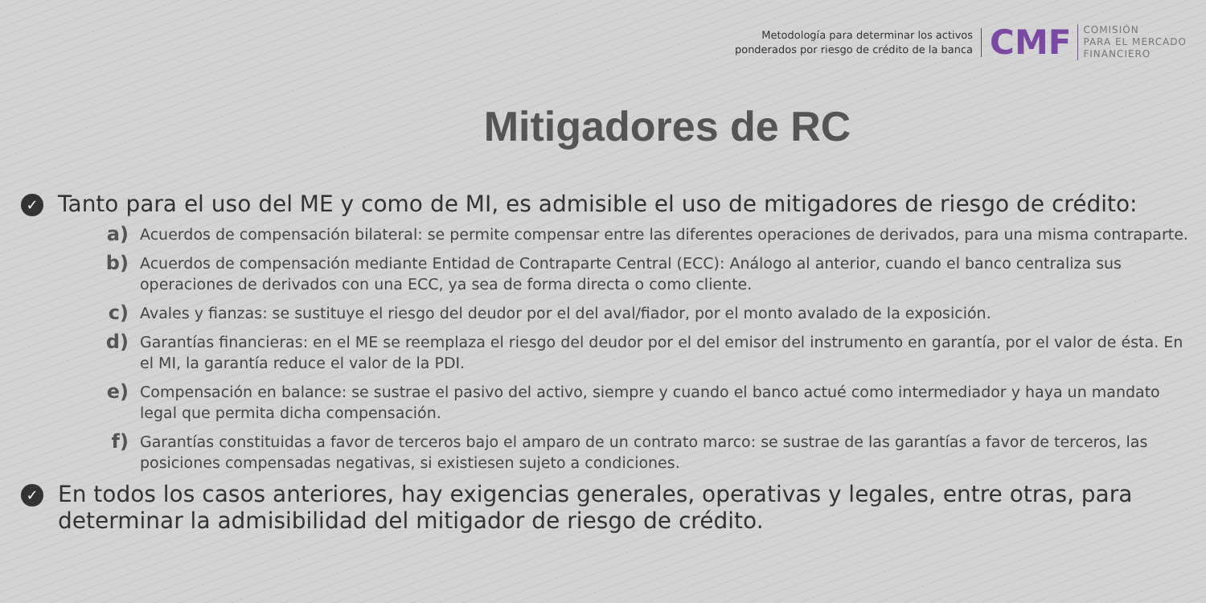Metodología para determinar los activos
ponderados por riesgo de crédito de la banca
CMF
COMISIÓN
PARA EL MERCADO
FINANCIERO
Mitigadores de RC
✓
Tanto para el uso del ME y como de MI, es admisible el uso de mitigadores de riesgo de crédito:
a) Acuerdos de compensación bilateral: se permite compensar entre las diferentes operaciones de derivados, para una misma contraparte.
b) Acuerdos de compensación mediante Entidad de Contraparte Central (ECC): Análogo al anterior, cuando el banco centraliza sus operaciones de derivados con una ECC, ya sea de forma directa o como cliente.
c) Avales y fianzas: se sustituye el riesgo del deudor por el del aval/fiador, por el monto avalado de la exposición.
d) Garantías financieras: en el ME se reemplaza el riesgo del deudor por el del emisor del instrumento en garantía, por el valor de ésta. En el MI, la garantía reduce el valor de la PDI.
e) Compensación en balance: se sustrae el pasivo del activo, siempre y cuando el banco actué como intermediador y haya un mandato legal que permita dicha compensación.
f) Garantías constituidas a favor de terceros bajo el amparo de un contrato marco: se sustrae de las garantías a favor de terceros, las posiciones compensadas negativas, si existiesen sujeto a condiciones.
✓
En todos los casos anteriores, hay exigencias generales, operativas y legales, entre otras, para determinar la admisibilidad del mitigador de riesgo de crédito.